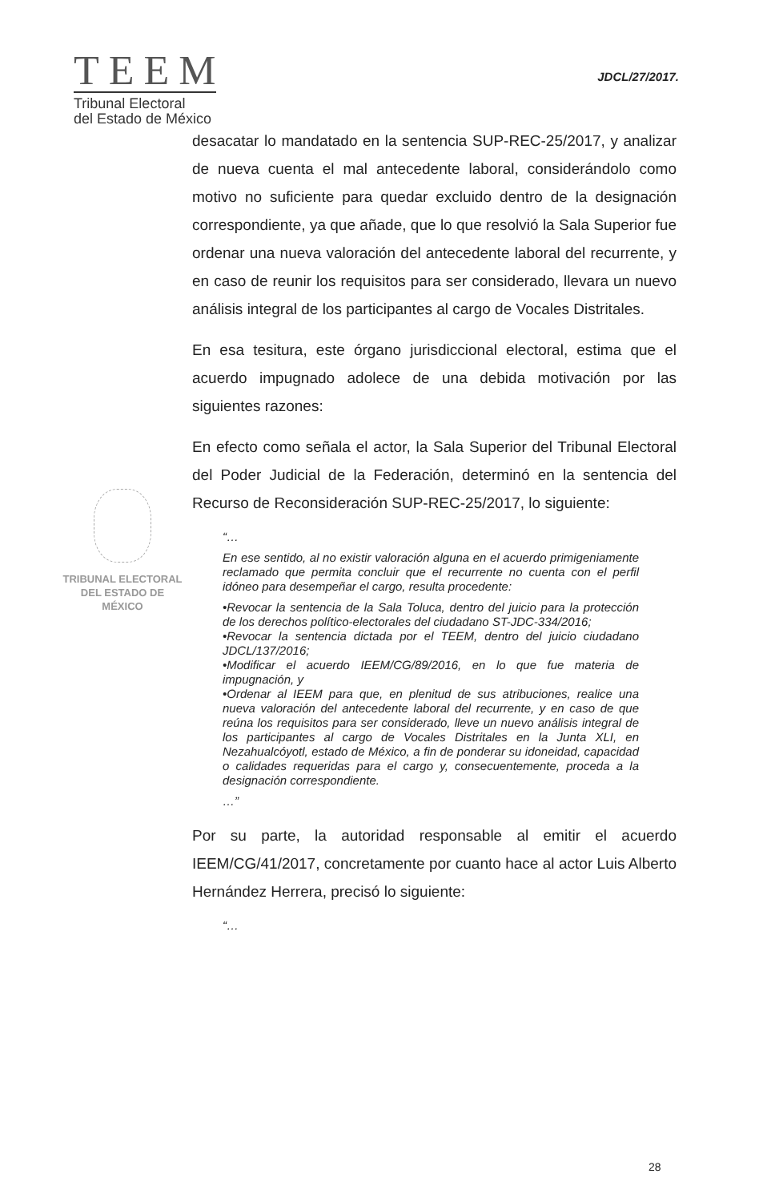TEEM
Tribunal Electoral
del Estado de México
JDCL/27/2017.
TRIBUNAL ELECTORAL
DEL ESTADO DE
MÉXICO
desacatar lo mandatado en la sentencia SUP-REC-25/2017, y analizar de nueva cuenta el mal antecedente laboral, considerándolo como motivo no suficiente para quedar excluido dentro de la designación correspondiente, ya que añade, que lo que resolvió la Sala Superior fue ordenar una nueva valoración del antecedente laboral del recurrente, y en caso de reunir los requisitos para ser considerado, llevara un nuevo análisis integral de los participantes al cargo de Vocales Distritales.
En esa tesitura, este órgano jurisdiccional electoral, estima que el acuerdo impugnado adolece de una debida motivación por las siguientes razones:
En efecto como señala el actor, la Sala Superior del Tribunal Electoral del Poder Judicial de la Federación, determinó en la sentencia del Recurso de Reconsideración SUP-REC-25/2017, lo siguiente:
“…
En ese sentido, al no existir valoración alguna en el acuerdo primigeniamente reclamado que permita concluir que el recurrente no cuenta con el perfil idóneo para desempeñar el cargo, resulta procedente:
•Revocar la sentencia de la Sala Toluca, dentro del juicio para la protección de los derechos político-electorales del ciudadano ST-JDC-334/2016;
•Revocar la sentencia dictada por el TEEM, dentro del juicio ciudadano JDCL/137/2016;
•Modificar el acuerdo IEEM/CG/89/2016, en lo que fue materia de impugnación, y
•Ordenar al IEEM para que, en plenitud de sus atribuciones, realice una nueva valoración del antecedente laboral del recurrente, y en caso de que reúna los requisitos para ser considerado, lleve un nuevo análisis integral de los participantes al cargo de Vocales Distritales en la Junta XLI, en Nezahualcóyotl, estado de México, a fin de ponderar su idoneidad, capacidad o calidades requeridas para el cargo y, consecuentemente, proceda a la designación correspondiente.
…”
Por su parte, la autoridad responsable al emitir el acuerdo IEEM/CG/41/2017, concretamente por cuanto hace al actor Luis Alberto Hernández Herrera, precisó lo siguiente:
“…
28